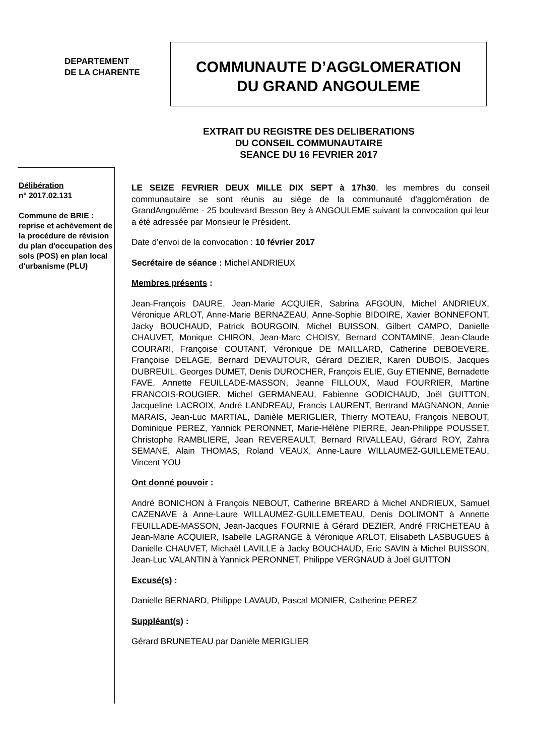DEPARTEMENT
DE LA CHARENTE
COMMUNAUTE D’AGGLOMERATION
DU GRAND ANGOULEME
EXTRAIT DU REGISTRE DES DELIBERATIONS
DU CONSEIL COMMUNAUTAIRE
SEANCE DU 16 FEVRIER 2017
Délibération
n° 2017.02.131
Commune de BRIE : reprise et achèvement de la procédure de révision du plan d'occupation des sols (POS) en plan local d'urbanisme (PLU)
LE SEIZE FEVRIER DEUX MILLE DIX SEPT à 17h30, les membres du conseil communautaire se sont réunis au siège de la communauté d'agglomération de GrandAngoulême - 25 boulevard Besson Bey à ANGOULEME suivant la convocation qui leur a été adressée par Monsieur le Président.
Date d’envoi de la convocation : 10 février 2017
Secrétaire de séance : Michel ANDRIEUX
Membres présents :
Jean-François DAURE, Jean-Marie ACQUIER, Sabrina AFGOUN, Michel ANDRIEUX, Véronique ARLOT, Anne-Marie BERNAZEAU, Anne-Sophie BIDOIRE, Xavier BONNEFONT, Jacky BOUCHAUD, Patrick BOURGOIN, Michel BUISSON, Gilbert CAMPO, Danielle CHAUVET, Monique CHIRON, Jean-Marc CHOISY, Bernard CONTAMINE, Jean-Claude COURARI, Françoise COUTANT, Véronique DE MAILLARD, Catherine DEBOEVERE, Françoise DELAGE, Bernard DEVAUTOUR, Gérard DEZIER, Karen DUBOIS, Jacques DUBREUIL, Georges DUMET, Denis DUROCHER, François ELIE, Guy ETIENNE, Bernadette FAVE, Annette FEUILLADE-MASSON, Jeanne FILLOUX, Maud FOURRIER, Martine FRANCOIS-ROUGIER, Michel GERMANEAU, Fabienne GODICHAUD, Joël GUITTON, Jacqueline LACROIX, André LANDREAU, Francis LAURENT, Bertrand MAGNANON, Annie MARAIS, Jean-Luc MARTIAL, Danièle MERIGLIER, Thierry MOTEAU, François NEBOUT, Dominique PEREZ, Yannick PERONNET, Marie-Hélène PIERRE, Jean-Philippe POUSSET, Christophe RAMBLIERE, Jean REVEREAULT, Bernard RIVALLEAU, Gérard ROY, Zahra SEMANE, Alain THOMAS, Roland VEAUX, Anne-Laure WILLAUMEZ-GUILLEMETEAU, Vincent YOU
Ont donné pouvoir :
André BONICHON à François NEBOUT, Catherine BREARD à Michel ANDRIEUX, Samuel CAZENAVE à Anne-Laure WILLAUMEZ-GUILLEMETEAU, Denis DOLIMONT à Annette FEUILLADE-MASSON, Jean-Jacques FOURNIE à Gérard DEZIER, André FRICHETEAU à Jean-Marie ACQUIER, Isabelle LAGRANGE à Véronique ARLOT, Elisabeth LASBUGUES à Danielle CHAUVET, Michaël LAVILLE à Jacky BOUCHAUD, Eric SAVIN à Michel BUISSON, Jean-Luc VALANTIN à Yannick PERONNET, Philippe VERGNAUD à Joël GUITTON
Excusé(s) :
Danielle BERNARD, Philippe LAVAUD, Pascal MONIER, Catherine PEREZ
Suppléant(s) :
Gérard BRUNETEAU par Danièle MERIGLIER